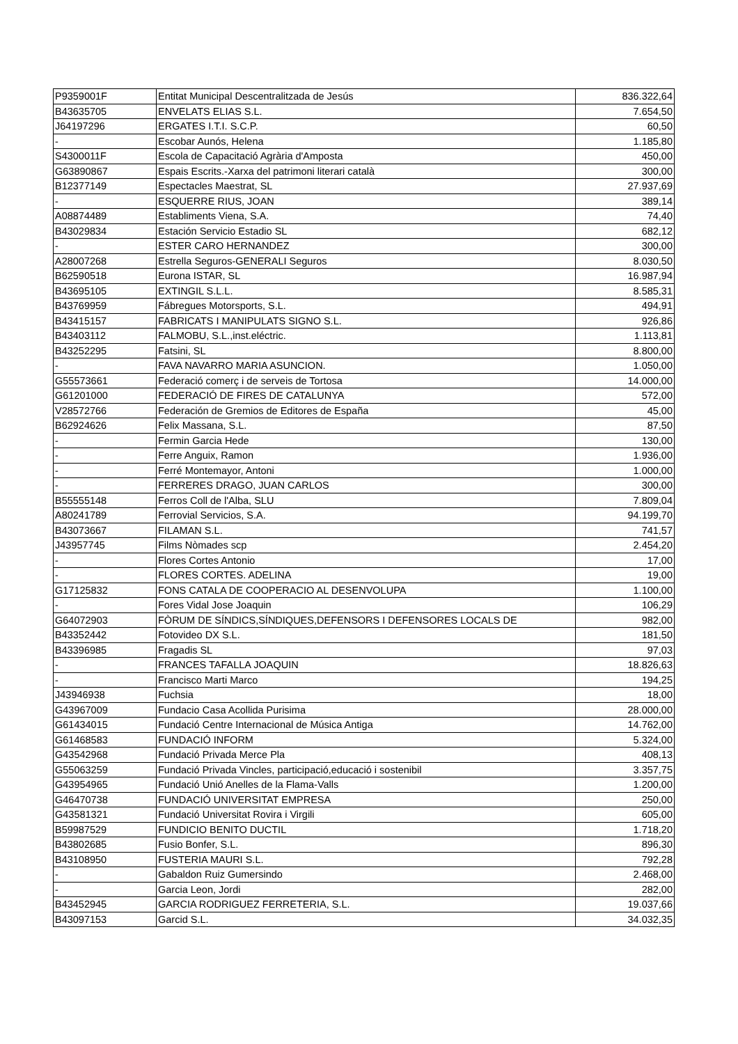| P9359001F | Entitat Municipal Descentralitzada de Jesús | 836.322,64 |
| B43635705 | ENVELATS ELIAS S.L. | 7.654,50 |
| J64197296 | ERGATES I.T.I. S.C.P. | 60,50 |
| - | Escobar Aunós, Helena | 1.185,80 |
| S4300011F | Escola de Capacitació Agrària d'Amposta | 450,00 |
| G63890867 | Espais Escrits.-Xarxa del patrimoni literari català | 300,00 |
| B12377149 | Espectacles Maestrat, SL | 27.937,69 |
| - | ESQUERRE RIUS, JOAN | 389,14 |
| A08874489 | Establiments Viena, S.A. | 74,40 |
| B43029834 | Estación Servicio Estadio SL | 682,12 |
| - | ESTER CARO HERNANDEZ | 300,00 |
| A28007268 | Estrella Seguros-GENERALI Seguros | 8.030,50 |
| B62590518 | Eurona ISTAR, SL | 16.987,94 |
| B43695105 | EXTINGIL S.L.L. | 8.585,31 |
| B43769959 | Fábregues Motorsports, S.L. | 494,91 |
| B43415157 | FABRICATS I MANIPULATS SIGNO S.L. | 926,86 |
| B43403112 | FALMOBU, S.L.,inst.eléctric. | 1.113,81 |
| B43252295 | Fatsini, SL | 8.800,00 |
| - | FAVA NAVARRO MARIA ASUNCION. | 1.050,00 |
| G55573661 | Federació comerç i de serveis de Tortosa | 14.000,00 |
| G61201000 | FEDERACIÓ DE FIRES DE CATALUNYA | 572,00 |
| V28572766 | Federación de Gremios de Editores de España | 45,00 |
| B62924626 | Felix Massana, S.L. | 87,50 |
| - | Fermin Garcia Hede | 130,00 |
| - | Ferre Anguix, Ramon | 1.936,00 |
| - | Ferré Montemayor, Antoni | 1.000,00 |
| - | FERRERES DRAGO, JUAN CARLOS | 300,00 |
| B55555148 | Ferros Coll de l'Alba, SLU | 7.809,04 |
| A80241789 | Ferrovial Servicios, S.A. | 94.199,70 |
| B43073667 | FILAMAN S.L. | 741,57 |
| J43957745 | Films Nòmades scp | 2.454,20 |
| - | Flores Cortes Antonio | 17,00 |
| - | FLORES CORTES. ADELINA | 19,00 |
| G17125832 | FONS CATALA DE COOPERACIO AL DESENVOLUPA | 1.100,00 |
| - | Fores Vidal Jose Joaquin | 106,29 |
| G64072903 | FÒRUM DE SÍNDICS,SÍNDIQUES,DEFENSORS I DEFENSORES LOCALS DE | 982,00 |
| B43352442 | Fotovideo DX S.L. | 181,50 |
| B43396985 | Fragadis SL | 97,03 |
| - | FRANCES TAFALLA JOAQUIN | 18.826,63 |
| - | Francisco Marti Marco | 194,25 |
| J43946938 | Fuchsia | 18,00 |
| G43967009 | Fundacio Casa Acollida Purisima | 28.000,00 |
| G61434015 | Fundació Centre Internacional de Música Antiga | 14.762,00 |
| G61468583 | FUNDACIÓ INFORM | 5.324,00 |
| G43542968 | Fundació Privada Merce Pla | 408,13 |
| G55063259 | Fundació Privada Vincles, participació,educació i sostenibil | 3.357,75 |
| G43954965 | Fundació Unió Anelles de la Flama-Valls | 1.200,00 |
| G46470738 | FUNDACIÓ UNIVERSITAT EMPRESA | 250,00 |
| G43581321 | Fundació Universitat Rovira i Virgili | 605,00 |
| B59987529 | FUNDICIO BENITO DUCTIL | 1.718,20 |
| B43802685 | Fusio Bonfer, S.L. | 896,30 |
| B43108950 | FUSTERIA MAURI S.L. | 792,28 |
| - | Gabaldon Ruiz Gumersindo | 2.468,00 |
| - | Garcia Leon, Jordi | 282,00 |
| B43452945 | GARCIA RODRIGUEZ FERRETERIA, S.L. | 19.037,66 |
| B43097153 | Garcid S.L. | 34.032,35 |